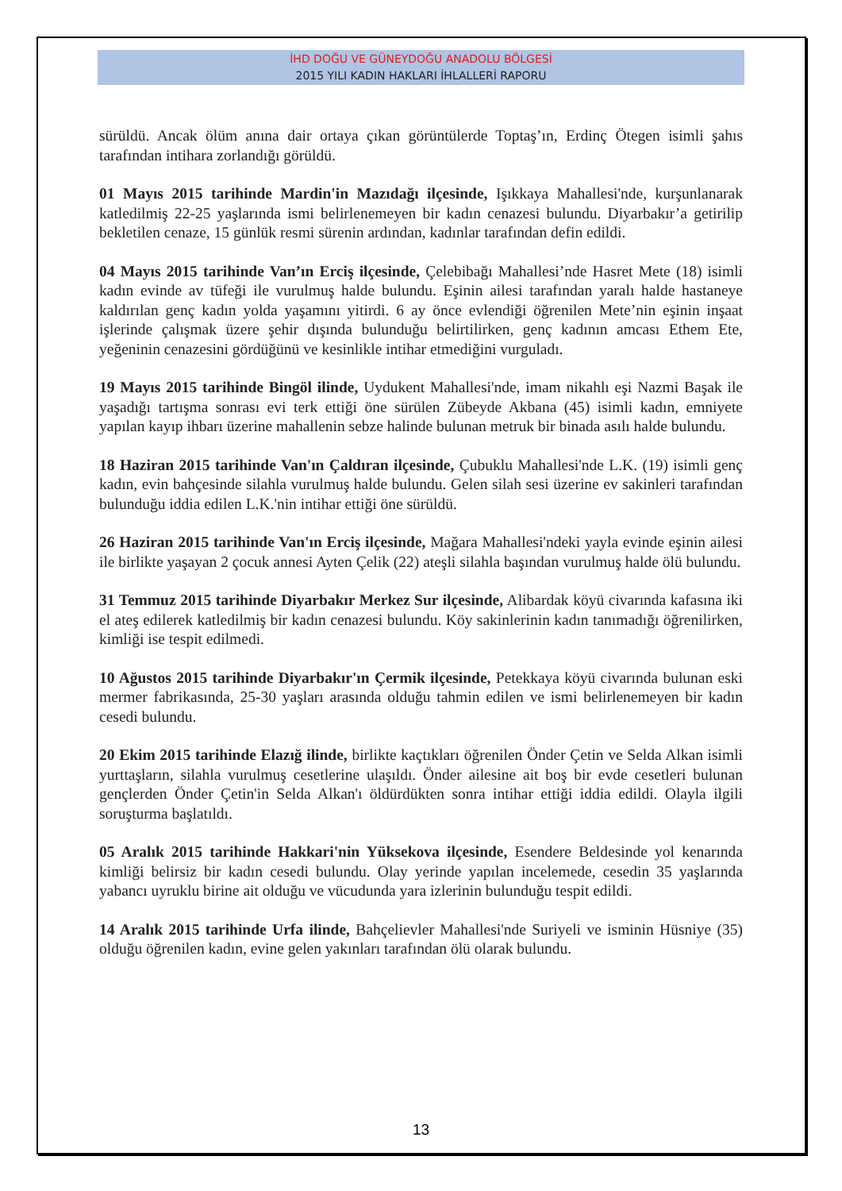İHD DOĞU VE GÜNEYDOĞU ANADOLU BÖLGESİ
2015 YILI KADIN HAKLARI İHLALLERİ RAPORU
sürüldü. Ancak ölüm anına dair ortaya çıkan görüntülerde Toptaş’ın, Erdinç Ötegen isimli şahıs tarafından intihara zorlandığı görüldü.
01 Mayıs 2015 tarihinde Mardin'in Mazıdağı ilçesinde, Işıkkaya Mahallesi'nde, kurşunlanarak katledilmiş 22-25 yaşlarında ismi belirlenemeyen bir kadın cenazesi bulundu. Diyarbakır’a getirilip bekletilen cenaze, 15 günlük resmi sürenin ardından, kadınlar tarafından defin edildi.
04 Mayıs 2015 tarihinde Van’ın Erciş ilçesinde, Çelebibağı Mahallesi’nde Hasret Mete (18) isimli kadın evinde av tüfeği ile vurulmuş halde bulundu. Eşinin ailesi tarafından yaralı halde hastaneye kaldırılan genç kadın yolda yaşamını yitirdi. 6 ay önce evlendiği öğrenilen Mete’nin eşinin inşaat işlerinde çalışmak üzere şehir dışında bulunduğu belirtilirken, genç kadının amcası Ethem Ete, yeğeninin cenazesini gördüğünü ve kesinlikle intihar etmediğini vurguladı.
19 Mayıs 2015 tarihinde Bingöl ilinde, Uydukent Mahallesi'nde, imam nikahlı eşi Nazmi Başak ile yaşadığı tartışma sonrası evi terk ettiği öne sürülen Zübeyde Akbana (45) isimli kadın, emniyete yapılan kayıp ihbarı üzerine mahallenin sebze halinde bulunan metruk bir binada asılı halde bulundu.
18 Haziran 2015 tarihinde Van'ın Çaldıran ilçesinde, Çubuklu Mahallesi'nde L.K. (19) isimli genç kadın, evin bahçesinde silahla vurulmuş halde bulundu. Gelen silah sesi üzerine ev sakinleri tarafından bulunduğu iddia edilen L.K.'nin intihar ettiği öne sürüldü.
26 Haziran 2015 tarihinde Van'ın Erciş ilçesinde, Mağara Mahallesi'ndeki yayla evinde eşinin ailesi ile birlikte yaşayan 2 çocuk annesi Ayten Çelik (22) ateşli silahla başından vurulmuş halde ölü bulundu.
31 Temmuz 2015 tarihinde Diyarbakır Merkez Sur ilçesinde, Alibardak köyü civarında kafasına iki el ateş edilerek katledilmiş bir kadın cenazesi bulundu. Köy sakinlerinin kadın tanımadığı öğrenilirken, kimliği ise tespit edilmedi.
10 Ağustos 2015 tarihinde Diyarbakır'ın Çermik ilçesinde, Petekkaya köyü civarında bulunan eski mermer fabrikasında, 25-30 yaşları arasında olduğu tahmin edilen ve ismi belirlenemeyen bir kadın cesedi bulundu.
20 Ekim 2015 tarihinde Elazığ ilinde, birlikte kaçtıkları öğrenilen Önder Çetin ve Selda Alkan isimli yurttaşların, silahla vurulmuş cesetlerine ulaşıldı. Önder ailesine ait boş bir evde cesetleri bulunan gençlerden Önder Çetin'in Selda Alkan'ı öldürdükten sonra intihar ettiği iddia edildi. Olayla ilgili soruşturma başlatıldı.
05 Aralık 2015 tarihinde Hakkari'nin Yüksekova ilçesinde, Esendere Beldesinde yol kenarında kimliği belirsiz bir kadın cesedi bulundu. Olay yerinde yapılan incelemede, cesedin 35 yaşlarında yabancı uyruklu birine ait olduğu ve vücudunda yara izlerinin bulunduğu tespit edildi.
14 Aralık 2015 tarihinde Urfa ilinde, Bahçelievler Mahallesi'nde Suriyeli ve isminin Hüsniye (35) olduğu öğrenilen kadın, evine gelen yakınları tarafından ölü olarak bulundu.
13